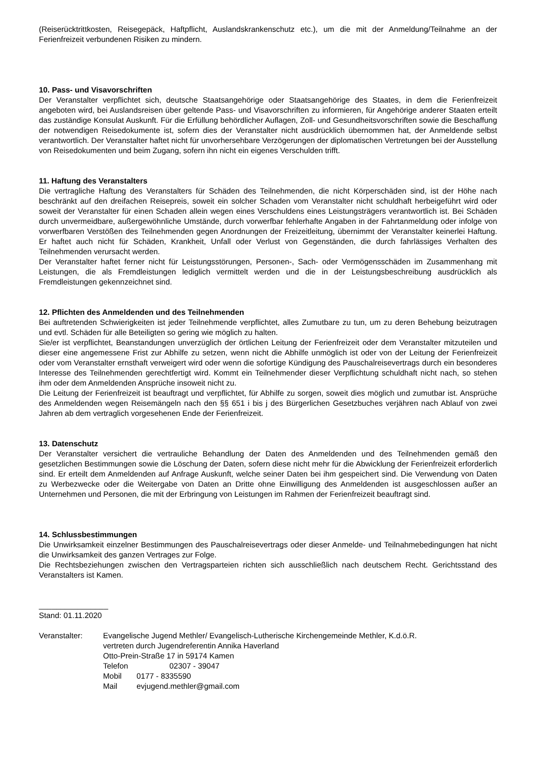(Reiserücktrittkosten, Reisegepäck, Haftpflicht, Auslandskrankenschutz etc.), um die mit der Anmeldung/Teilnahme an der Ferienfreizeit verbundenen Risiken zu mindern.
10. Pass- und Visavorschriften
Der Veranstalter verpflichtet sich, deutsche Staatsangehörige oder Staatsangehörige des Staates, in dem die Ferienfreizeit angeboten wird, bei Auslandsreisen über geltende Pass- und Visavorschriften zu informieren, für Angehörige anderer Staaten erteilt das zuständige Konsulat Auskunft. Für die Erfüllung behördlicher Auflagen, Zoll- und Gesundheitsvorschriften sowie die Beschaffung der notwendigen Reisedokumente ist, sofern dies der Veranstalter nicht ausdrücklich übernommen hat, der Anmeldende selbst verantwortlich. Der Veranstalter haftet nicht für unvorhersehbare Verzögerungen der diplomatischen Vertretungen bei der Ausstellung von Reisedokumenten und beim Zugang, sofern ihn nicht ein eigenes Verschulden trifft.
11. Haftung des Veranstalters
Die vertragliche Haftung des Veranstalters für Schäden des Teilnehmenden, die nicht Körperschäden sind, ist der Höhe nach beschränkt auf den dreifachen Reisepreis, soweit ein solcher Schaden vom Veranstalter nicht schuldhaft herbeigeführt wird oder soweit der Veranstalter für einen Schaden allein wegen eines Verschuldens eines Leistungsträgers verantwortlich ist. Bei Schäden durch unvermeidbare, außergewöhnliche Umstände, durch vorwerfbar fehlerhafte Angaben in der Fahrtanmeldung oder infolge von vorwerfbaren Verstößen des Teilnehmenden gegen Anordnungen der Freizeitleitung, übernimmt der Veranstalter keinerlei Haftung. Er haftet auch nicht für Schäden, Krankheit, Unfall oder Verlust von Gegenständen, die durch fahrlässiges Verhalten des Teilnehmenden verursacht werden.
Der Veranstalter haftet ferner nicht für Leistungsstörungen, Personen-, Sach- oder Vermögensschäden im Zusammenhang mit Leistungen, die als Fremdleistungen lediglich vermittelt werden und die in der Leistungsbeschreibung ausdrücklich als Fremdleistungen gekennzeichnet sind.
12. Pflichten des Anmeldenden und des Teilnehmenden
Bei auftretenden Schwierigkeiten ist jeder Teilnehmende verpflichtet, alles Zumutbare zu tun, um zu deren Behebung beizutragen und evtl. Schäden für alle Beteiligten so gering wie möglich zu halten.
Sie/er ist verpflichtet, Beanstandungen unverzüglich der örtlichen Leitung der Ferienfreizeit oder dem Veranstalter mitzuteilen und dieser eine angemessene Frist zur Abhilfe zu setzen, wenn nicht die Abhilfe unmöglich ist oder von der Leitung der Ferienfreizeit oder vom Veranstalter ernsthaft verweigert wird oder wenn die sofortige Kündigung des Pauschalreisevertrags durch ein besonderes Interesse des Teilnehmenden gerechtfertigt wird. Kommt ein Teilnehmender dieser Verpflichtung schuldhaft nicht nach, so stehen ihm oder dem Anmeldenden Ansprüche insoweit nicht zu.
Die Leitung der Ferienfreizeit ist beauftragt und verpflichtet, für Abhilfe zu sorgen, soweit dies möglich und zumutbar ist. Ansprüche des Anmeldenden wegen Reisemängeln nach den §§ 651 i bis j des Bürgerlichen Gesetzbuches verjähren nach Ablauf von zwei Jahren ab dem vertraglich vorgesehenen Ende der Ferienfreizeit.
13. Datenschutz
Der Veranstalter versichert die vertrauliche Behandlung der Daten des Anmeldenden und des Teilnehmenden gemäß den gesetzlichen Bestimmungen sowie die Löschung der Daten, sofern diese nicht mehr für die Abwicklung der Ferienfreizeit erforderlich sind. Er erteilt dem Anmeldenden auf Anfrage Auskunft, welche seiner Daten bei ihm gespeichert sind. Die Verwendung von Daten zu Werbezwecke oder die Weitergabe von Daten an Dritte ohne Einwilligung des Anmeldenden ist ausgeschlossen außer an Unternehmen und Personen, die mit der Erbringung von Leistungen im Rahmen der Ferienfreizeit beauftragt sind.
14. Schlussbestimmungen
Die Unwirksamkeit einzelner Bestimmungen des Pauschalreisevertrags oder dieser Anmelde- und Teilnahmebedingungen hat nicht die Unwirksamkeit des ganzen Vertrages zur Folge.
Die Rechtsbeziehungen zwischen den Vertragsparteien richten sich ausschließlich nach deutschem Recht. Gerichtsstand des Veranstalters ist Kamen.
________________
Stand: 01.11.2020
Veranstalter: Evangelische Jugend Methler/ Evangelisch-Lutherische Kirchengemeinde Methler, K.d.ö.R.
vertreten durch Jugendreferentin Annika Haverland
Otto-Prein-Straße 17 in 59174 Kamen
Telefon 02307 - 39047
Mobil 0177 - 8335590
Mail evjugend.methler@gmail.com